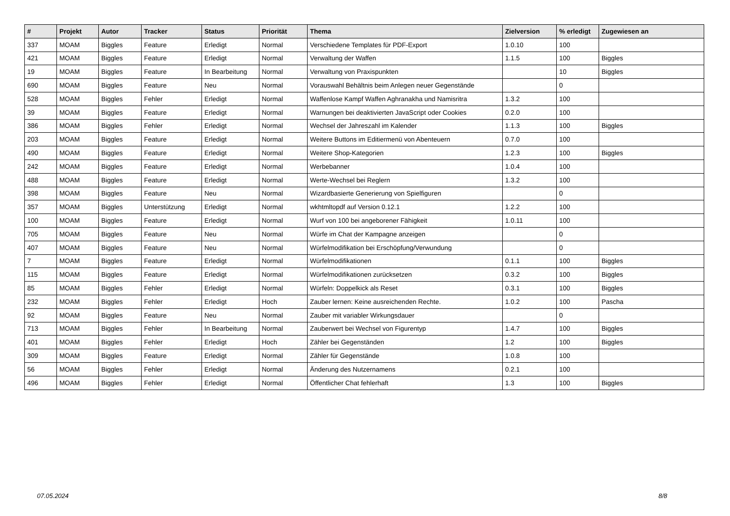| # | Projekt | Autor | Tracker | Status | Priorität | Thema | Zielversion | % erledigt | Zugewiesen an |
| --- | --- | --- | --- | --- | --- | --- | --- | --- | --- |
| 337 | MOAM | Biggles | Feature | Erledigt | Normal | Verschiedene Templates für PDF-Export | 1.0.10 | 100 | |
| 421 | MOAM | Biggles | Feature | Erledigt | Normal | Verwaltung der Waffen | 1.1.5 | 100 | Biggles |
| 19 | MOAM | Biggles | Feature | In Bearbeitung | Normal | Verwaltung von Praxispunkten | | 10 | Biggles |
| 690 | MOAM | Biggles | Feature | Neu | Normal | Vorauswahl Behältnis beim Anlegen neuer Gegenstände | | 0 | |
| 528 | MOAM | Biggles | Fehler | Erledigt | Normal | Waffenlose Kampf Waffen Aghranakha und Namisritra | 1.3.2 | 100 | |
| 39 | MOAM | Biggles | Feature | Erledigt | Normal | Warnungen bei deaktivierten JavaScript oder Cookies | 0.2.0 | 100 | |
| 386 | MOAM | Biggles | Fehler | Erledigt | Normal | Wechsel der Jahreszahl im Kalender | 1.1.3 | 100 | Biggles |
| 203 | MOAM | Biggles | Feature | Erledigt | Normal | Weitere Buttons im Editiermenü von Abenteuern | 0.7.0 | 100 | |
| 490 | MOAM | Biggles | Feature | Erledigt | Normal | Weitere Shop-Kategorien | 1.2.3 | 100 | Biggles |
| 242 | MOAM | Biggles | Feature | Erledigt | Normal | Werbebanner | 1.0.4 | 100 | |
| 488 | MOAM | Biggles | Feature | Erledigt | Normal | Werte-Wechsel bei Reglern | 1.3.2 | 100 | |
| 398 | MOAM | Biggles | Feature | Neu | Normal | Wizardbasierte Generierung von Spielfiguren | | 0 | |
| 357 | MOAM | Biggles | Unterstützung | Erledigt | Normal | wkhtmltopdf auf Version 0.12.1 | 1.2.2 | 100 | |
| 100 | MOAM | Biggles | Feature | Erledigt | Normal | Wurf von 100 bei angeborener Fähigkeit | 1.0.11 | 100 | |
| 705 | MOAM | Biggles | Feature | Neu | Normal | Würfe im Chat der Kampagne anzeigen | | 0 | |
| 407 | MOAM | Biggles | Feature | Neu | Normal | Würfelmodifikation bei Erschöpfung/Verwundung | | 0 | |
| 7 | MOAM | Biggles | Feature | Erledigt | Normal | Würfelmodifikationen | 0.1.1 | 100 | Biggles |
| 115 | MOAM | Biggles | Feature | Erledigt | Normal | Würfelmodifikationen zurücksetzen | 0.3.2 | 100 | Biggles |
| 85 | MOAM | Biggles | Fehler | Erledigt | Normal | Würfeln: Doppelkick als Reset | 0.3.1 | 100 | Biggles |
| 232 | MOAM | Biggles | Fehler | Erledigt | Hoch | Zauber lernen: Keine ausreichenden Rechte. | 1.0.2 | 100 | Pascha |
| 92 | MOAM | Biggles | Feature | Neu | Normal | Zauber mit variabler Wirkungsdauer | | 0 | |
| 713 | MOAM | Biggles | Fehler | In Bearbeitung | Normal | Zauberwert bei Wechsel von Figurentyp | 1.4.7 | 100 | Biggles |
| 401 | MOAM | Biggles | Fehler | Erledigt | Hoch | Zähler bei Gegenständen | 1.2 | 100 | Biggles |
| 309 | MOAM | Biggles | Feature | Erledigt | Normal | Zähler für Gegenstände | 1.0.8 | 100 | |
| 56 | MOAM | Biggles | Fehler | Erledigt | Normal | Änderung des Nutzernamens | 0.2.1 | 100 | |
| 496 | MOAM | Biggles | Fehler | Erledigt | Normal | Öffentlicher Chat fehlerhaft | 1.3 | 100 | Biggles |
07.05.2024 8/8